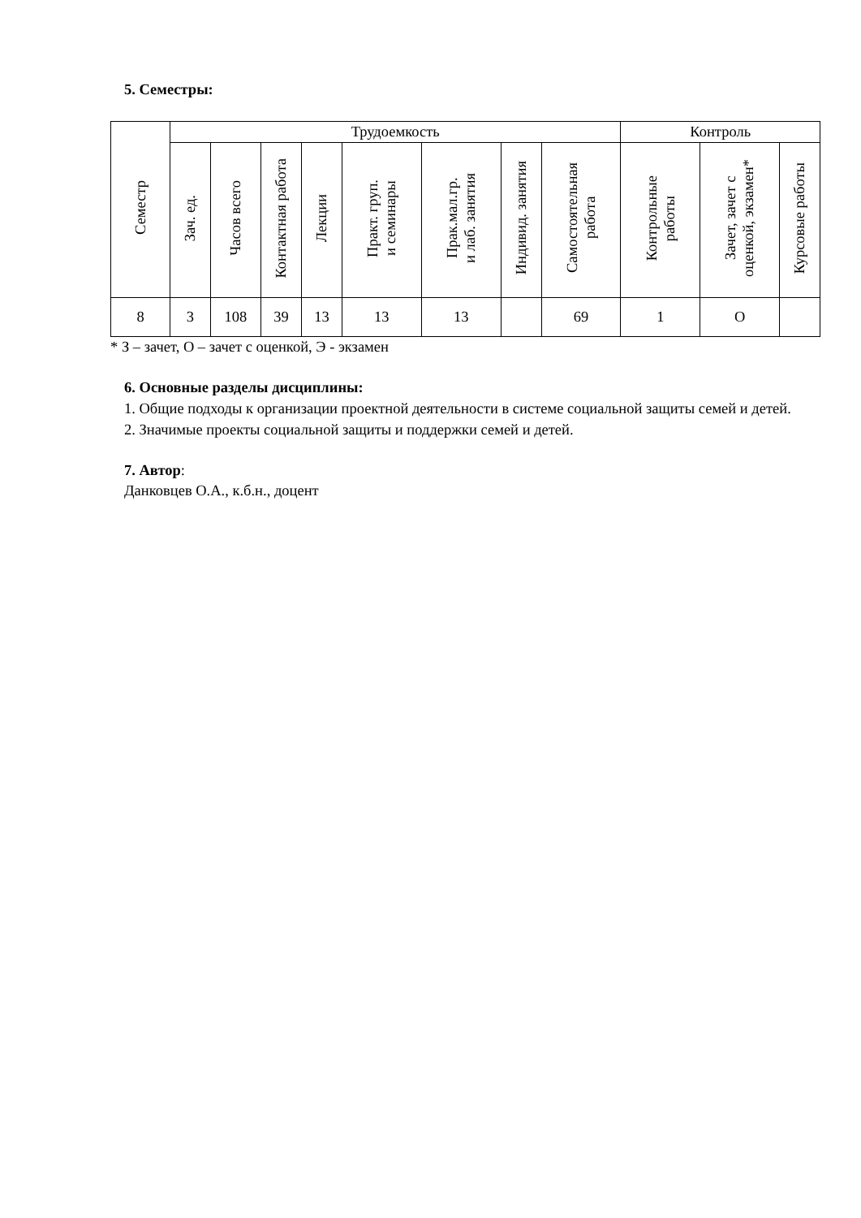5. Семестры:
| Семестр | Трудоемкость | | | | | | | | Контроль | | |
| --- | --- | --- | --- | --- | --- | --- | --- | --- | --- | --- | --- |
| | Зач. ед. | Часов всего | Контактная работа | Лекции | Практ. груп. и семинары | Прак.мал.гр. и лаб. занятия | Индивид. занятия | Самостоятельная работа | Контрольные работы | Зачет, зачет с оценкой, экзамен* | Курсовые работы |
| 8 | 3 | 108 | 39 | 13 | 13 | 13 | | 69 | 1 | О | |
* З – зачет, О – зачет с оценкой, Э - экзамен
6. Основные разделы дисциплины:
1. Общие подходы к организации проектной деятельности в системе социальной защиты семей и детей.
2. Значимые проекты социальной защиты и поддержки семей и детей.
7. Автор:
Данковцев О.А., к.б.н., доцент